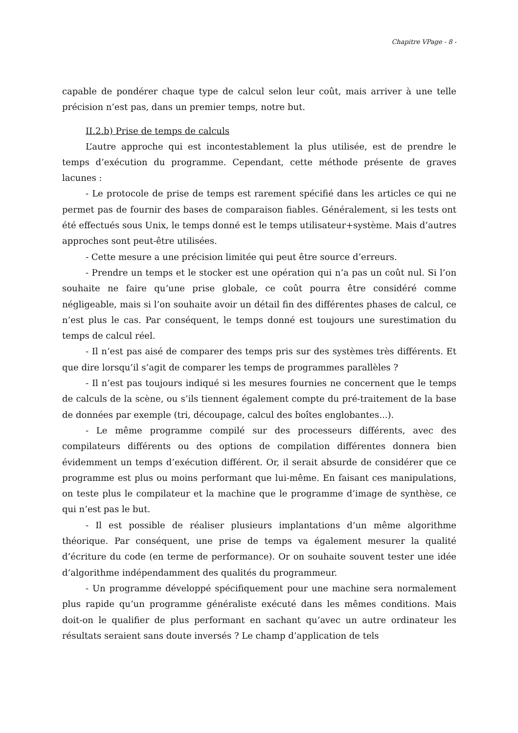Chapitre VPage - 8 -
capable de pondérer chaque type de calcul selon leur coût, mais arriver à une telle précision n’est pas, dans un premier temps, notre but.
II.2.b) Prise de temps de calculs
L’autre approche qui est incontestablement la plus utilisée, est de prendre le temps d’exécution du programme. Cependant, cette méthode présente de graves lacunes :
- Le protocole de prise de temps est rarement spécifié dans les articles ce qui ne permet pas de fournir des bases de comparaison fiables. Généralement, si les tests ont été effectués sous Unix, le temps donné est le temps utilisateur+système. Mais d’autres approches sont peut-être utilisées.
- Cette mesure a une précision limitée qui peut être source d’erreurs.
- Prendre un temps et le stocker est une opération qui n’a pas un coût nul. Si l’on souhaite ne faire qu’une prise globale, ce coût pourra être considéré comme négligeable, mais si l’on souhaite avoir un détail fin des différentes phases de calcul, ce n’est plus le cas. Par conséquent, le temps donné est toujours une surestimation du temps de calcul réel.
- Il n’est pas aisé de comparer des temps pris sur des systèmes très différents. Et que dire lorsqu’il s’agit de comparer les temps de programmes parallèles ?
- Il n’est pas toujours indiqué si les mesures fournies ne concernent que le temps de calculs de la scène, ou s’ils tiennent également compte du pré-traitement de la base de données par exemple (tri, découpage, calcul des boîtes englobantes...).
- Le même programme compilé sur des processeurs différents, avec des compilateurs différents ou des options de compilation différentes donnera bien évidemment un temps d’exécution différent. Or, il serait absurde de considérer que ce programme est plus ou moins performant que lui-même. En faisant ces manipulations, on teste plus le compilateur et la machine que le programme d’image de synthèse, ce qui n’est pas le but.
- Il est possible de réaliser plusieurs implantations d’un même algorithme théorique. Par conséquent, une prise de temps va également mesurer la qualité d’écriture du code (en terme de performance). Or on souhaite souvent tester une idée d’algorithme indépendamment des qualités du programmeur.
- Un programme développé spécifiquement pour une machine sera normalement plus rapide qu’un programme généraliste exécuté dans les mêmes conditions. Mais doit-on le qualifier de plus performant en sachant qu’avec un autre ordinateur les résultats seraient sans doute inversés ? Le champ d’application de tels